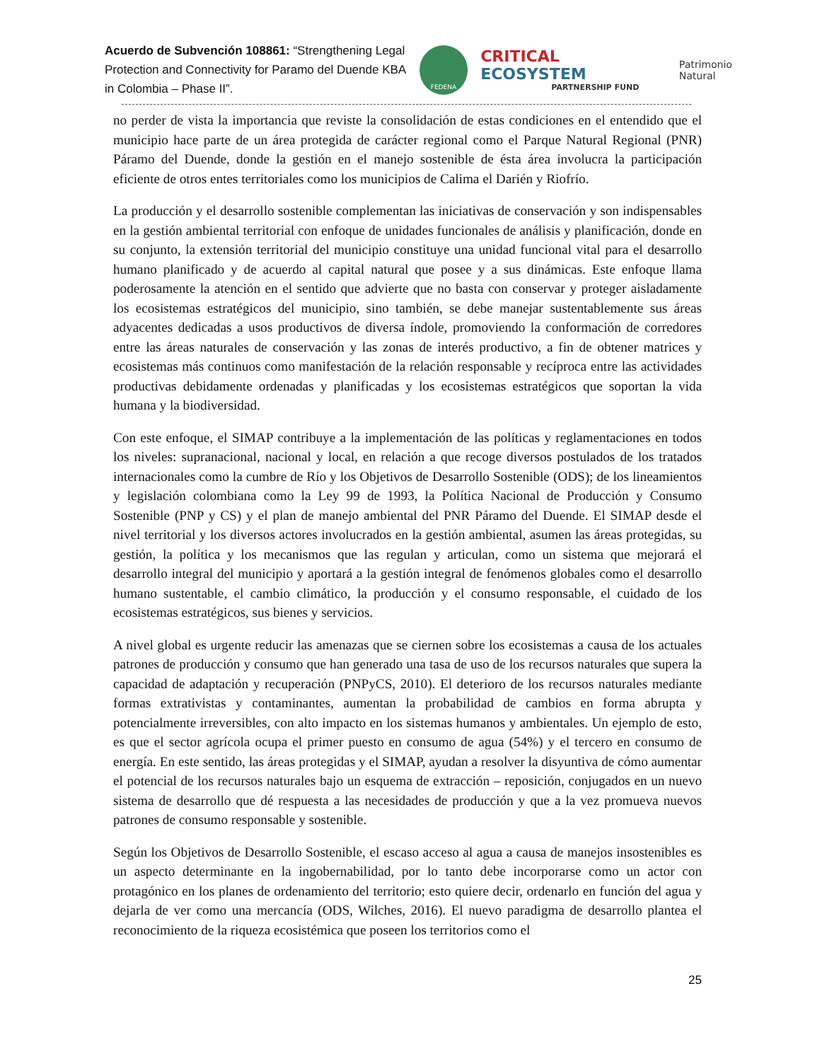Acuerdo de Subvención 108861: “Strengthening Legal Protection and Connectivity for Paramo del Duende KBA in Colombia – Phase II”.
FEDENA
CRITICAL ECOSYSTEM
PARTNERSHIP FUND
Patrimonio Natural
no perder de vista la importancia que reviste la consolidación de estas condiciones en el entendido que el municipio hace parte de un área protegida de carácter regional como el Parque Natural Regional (PNR) Páramo del Duende, donde la gestión en el manejo sostenible de ésta área involucra la participación eficiente de otros entes territoriales como los municipios de Calima el Darién y Riofrío.
La producción y el desarrollo sostenible complementan las iniciativas de conservación y son indispensables en la gestión ambiental territorial con enfoque de unidades funcionales de análisis y planificación, donde en su conjunto, la extensión territorial del municipio constituye una unidad funcional vital para el desarrollo humano planificado y de acuerdo al capital natural que posee y a sus dinámicas. Este enfoque llama poderosamente la atención en el sentido que advierte que no basta con conservar y proteger aisladamente los ecosistemas estratégicos del municipio, sino también, se debe manejar sustentablemente sus áreas adyacentes dedicadas a usos productivos de diversa índole, promoviendo la conformación de corredores entre las áreas naturales de conservación y las zonas de interés productivo, a fin de obtener matrices y ecosistemas más continuos como manifestación de la relación responsable y recíproca entre las actividades productivas debidamente ordenadas y planificadas y los ecosistemas estratégicos que soportan la vida humana y la biodiversidad.
Con este enfoque, el SIMAP contribuye a la implementación de las políticas y reglamentaciones en todos los niveles: supranacional, nacional y local, en relación a que recoge diversos postulados de los tratados internacionales como la cumbre de Río y los Objetivos de Desarrollo Sostenible (ODS); de los lineamientos y legislación colombiana como la Ley 99 de 1993, la Política Nacional de Producción y Consumo Sostenible (PNP y CS) y el plan de manejo ambiental del PNR Páramo del Duende. El SIMAP desde el nivel territorial y los diversos actores involucrados en la gestión ambiental, asumen las áreas protegidas, su gestión, la política y los mecanismos que las regulan y articulan, como un sistema que mejorará el desarrollo integral del municipio y aportará a la gestión integral de fenómenos globales como el desarrollo humano sustentable, el cambio climático, la producción y el consumo responsable, el cuidado de los ecosistemas estratégicos, sus bienes y servicios.
A nivel global es urgente reducir las amenazas que se ciernen sobre los ecosistemas a causa de los actuales patrones de producción y consumo que han generado una tasa de uso de los recursos naturales que supera la capacidad de adaptación y recuperación (PNPyCS, 2010). El deterioro de los recursos naturales mediante formas extrativistas y contaminantes, aumentan la probabilidad de cambios en forma abrupta y potencialmente irreversibles, con alto impacto en los sistemas humanos y ambientales. Un ejemplo de esto, es que el sector agrícola ocupa el primer puesto en consumo de agua (54%) y el tercero en consumo de energía. En este sentido, las áreas protegidas y el SIMAP, ayudan a resolver la disyuntiva de cómo aumentar el potencial de los recursos naturales bajo un esquema de extracción – reposición, conjugados en un nuevo sistema de desarrollo que dé respuesta a las necesidades de producción y que a la vez promueva nuevos patrones de consumo responsable y sostenible.
Según los Objetivos de Desarrollo Sostenible, el escaso acceso al agua a causa de manejos insostenibles es un aspecto determinante en la ingobernabilidad, por lo tanto debe incorporarse como un actor con protagónico en los planes de ordenamiento del territorio; esto quiere decir, ordenarlo en función del agua y dejarla de ver como una mercancía (ODS, Wilches, 2016). El nuevo paradigma de desarrollo plantea el reconocimiento de la riqueza ecosistémica que poseen los territorios como el
25